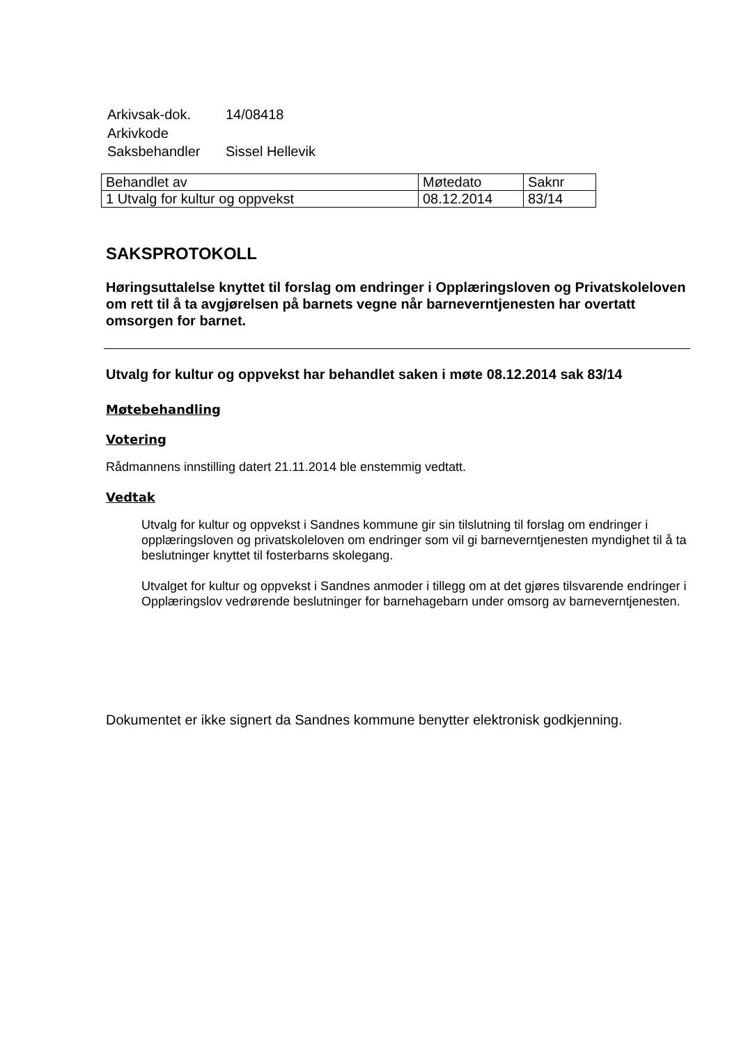| Arkivsak-dok. | 14/08418 |
| Arkivkode | |
| Saksbehandler | Sissel Hellevik |
| Behandlet av | Møtedato | Saknr |
| 1 Utvalg for kultur og oppvekst | 08.12.2014 | 83/14 |
SAKSPROTOKOLL
Høringsuttalelse knyttet til forslag om endringer i Opplæringsloven og Privatskoleloven om rett til å ta avgjørelsen på barnets vegne når barneverntjenesten har overtatt omsorgen for barnet.
Utvalg for kultur og oppvekst har behandlet saken i møte 08.12.2014 sak 83/14
Møtebehandling
Votering
Rådmannens innstilling datert 21.11.2014 ble enstemmig vedtatt.
Vedtak
Utvalg for kultur og oppvekst i Sandnes kommune gir sin tilslutning til forslag om endringer i opplæringsloven og privatskoleloven om endringer som vil gi barneverntjenesten myndighet til å ta beslutninger knyttet til fosterbarns skolegang.
Utvalget for kultur og oppvekst i Sandnes anmoder i tillegg om at det gjøres tilsvarende endringer i Opplæringslov vedrørende beslutninger for barnehagebarn under omsorg av barneverntjenesten.
Dokumentet er ikke signert da Sandnes kommune benytter elektronisk godkjenning.